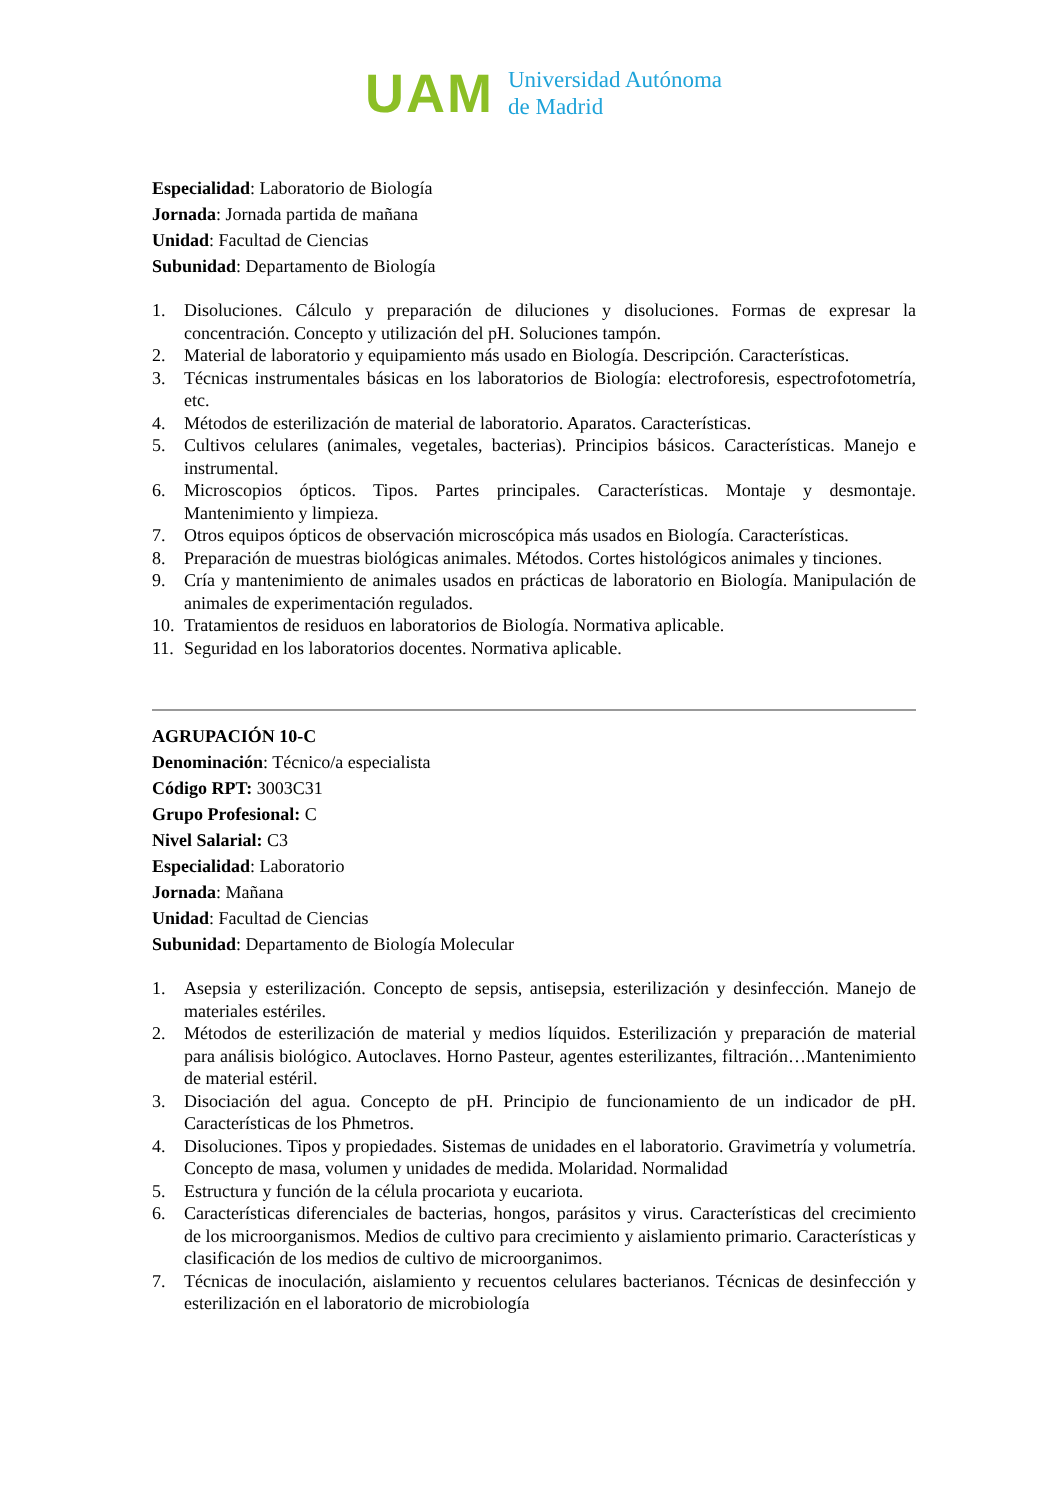UAM
Universidad Autónoma
de Madrid
Especialidad: Laboratorio de Biología
Jornada: Jornada partida de mañana
Unidad: Facultad de Ciencias
Subunidad: Departamento de Biología
1. Disoluciones. Cálculo y preparación de diluciones y disoluciones. Formas de expresar la concentración. Concepto y utilización del pH. Soluciones tampón.
2. Material de laboratorio y equipamiento más usado en Biología. Descripción. Características.
3. Técnicas instrumentales básicas en los laboratorios de Biología: electroforesis, espectrofotometría, etc.
4. Métodos de esterilización de material de laboratorio. Aparatos. Características.
5. Cultivos celulares (animales, vegetales, bacterias). Principios básicos. Características. Manejo e instrumental.
6. Microscopios ópticos. Tipos. Partes principales. Características. Montaje y desmontaje. Mantenimiento y limpieza.
7. Otros equipos ópticos de observación microscópica más usados en Biología. Características.
8. Preparación de muestras biológicas animales. Métodos. Cortes histológicos animales y tinciones.
9. Cría y mantenimiento de animales usados en prácticas de laboratorio en Biología. Manipulación de animales de experimentación regulados.
10. Tratamientos de residuos en laboratorios de Biología. Normativa aplicable.
11. Seguridad en los laboratorios docentes. Normativa aplicable.
AGRUPACIÓN 10-C
Denominación: Técnico/a especialista
Código RPT: 3003C31
Grupo Profesional: C
Nivel Salarial: C3
Especialidad: Laboratorio
Jornada: Mañana
Unidad: Facultad de Ciencias
Subunidad: Departamento de Biología Molecular
1. Asepsia y esterilización. Concepto de sepsis, antisepsia, esterilización y desinfección. Manejo de materiales estériles.
2. Métodos de esterilización de material y medios líquidos. Esterilización y preparación de material para análisis biológico. Autoclaves. Horno Pasteur, agentes esterilizantes, filtración…Mantenimiento de material estéril.
3. Disociación del agua. Concepto de pH. Principio de funcionamiento de un indicador de pH. Características de los Phmetros.
4. Disoluciones. Tipos y propiedades. Sistemas de unidades en el laboratorio. Gravimetría y volumetría. Concepto de masa, volumen y unidades de medida. Molaridad. Normalidad
5. Estructura y función de la célula procariota y eucariota.
6. Características diferenciales de bacterias, hongos, parásitos y virus. Características del crecimiento de los microorganismos. Medios de cultivo para crecimiento y aislamiento primario. Características y clasificación de los medios de cultivo de microorganimos.
7. Técnicas de inoculación, aislamiento y recuentos celulares bacterianos. Técnicas de desinfección y esterilización en el laboratorio de microbiología